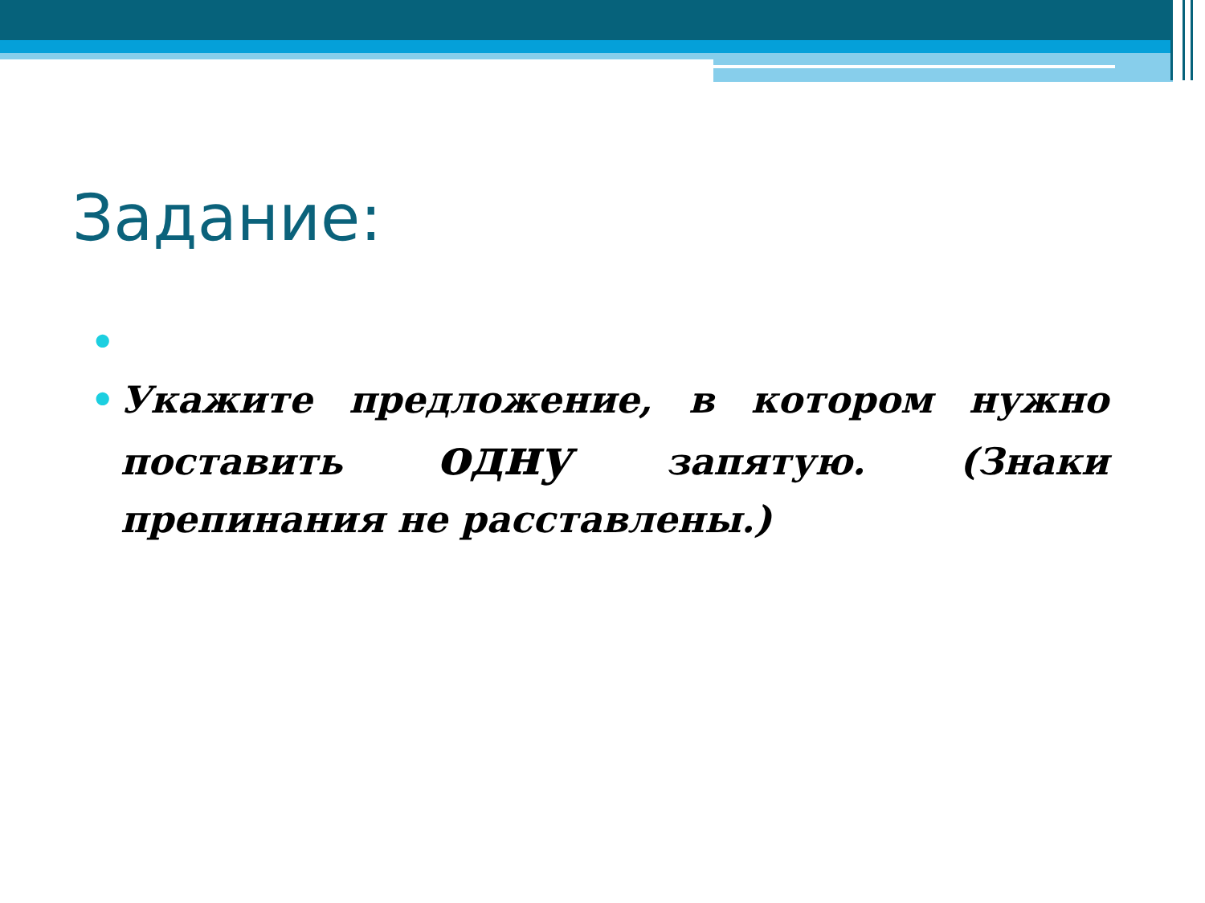Задание:
•
• Укажите предложение, в котором нужно поставить одну запятую. (Знаки препинания не расставлены.)